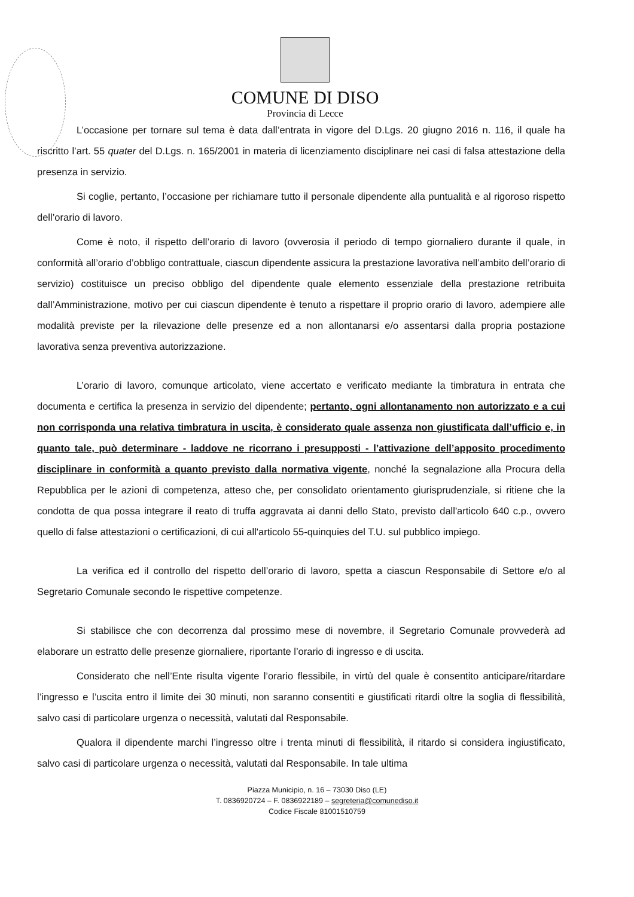COMUNE DI DISO
Provincia di Lecce
L’occasione per tornare sul tema è data dall’entrata in vigore del D.Lgs. 20 giugno 2016 n. 116, il quale ha riscritto l’art. 55 quater del D.Lgs. n. 165/2001 in materia di licenziamento disciplinare nei casi di falsa attestazione della presenza in servizio.
Si coglie, pertanto, l’occasione per richiamare tutto il personale dipendente alla puntualità e al rigoroso rispetto dell’orario di lavoro.
Come è noto, il rispetto dell’orario di lavoro (ovverosia il periodo di tempo giornaliero durante il quale, in conformità all’orario d’obbligo contrattuale, ciascun dipendente assicura la prestazione lavorativa nell’ambito dell’orario di servizio) costituisce un preciso obbligo del dipendente quale elemento essenziale della prestazione retribuita dall’Amministrazione, motivo per cui ciascun dipendente è tenuto a rispettare il proprio orario di lavoro, adempiere alle modalità previste per la rilevazione delle presenze ed a non allontanarsi e/o assentarsi dalla propria postazione lavorativa senza preventiva autorizzazione.
L’orario di lavoro, comunque articolato, viene accertato e verificato mediante la timbratura in entrata che documenta e certifica la presenza in servizio del dipendente; pertanto, ogni allontanamento non autorizzato e a cui non corrisponda una relativa timbratura in uscita, è considerato quale assenza non giustificata dall’ufficio e, in quanto tale, può determinare - laddove ne ricorrano i presupposti - l’attivazione dell’apposito procedimento disciplinare in conformità a quanto previsto dalla normativa vigente, nonché la segnalazione alla Procura della Repubblica per le azioni di competenza, atteso che, per consolidato orientamento giurisprudenziale, si ritiene che la condotta de qua possa integrare il reato di truffa aggravata ai danni dello Stato, previsto dall'articolo 640 c.p., ovvero quello di false attestazioni o certificazioni, di cui all'articolo 55-quinquies del T.U. sul pubblico impiego.
La verifica ed il controllo del rispetto dell’orario di lavoro, spetta a ciascun Responsabile di Settore e/o al Segretario Comunale secondo le rispettive competenze.
Si stabilisce che con decorrenza dal prossimo mese di novembre, il Segretario Comunale provvederà ad elaborare un estratto delle presenze giornaliere, riportante l’orario di ingresso e di uscita.
Considerato che nell’Ente risulta vigente l’orario flessibile, in virtù del quale è consentito anticipare/ritardare l’ingresso e l’uscita entro il limite dei 30 minuti, non saranno consentiti e giustificati ritardi oltre la soglia di flessibilità, salvo casi di particolare urgenza o necessità, valutati dal Responsabile.
Qualora il dipendente marchi l’ingresso oltre i trenta minuti di flessibilità, il ritardo si considera ingiustificato, salvo casi di particolare urgenza o necessità, valutati dal Responsabile. In tale ultima
Piazza Municipio, n. 16 – 73030 Diso (LE)
T. 0836920724 – F. 0836922189 – segreteria@comunediso.it
Codice Fiscale 81001510759